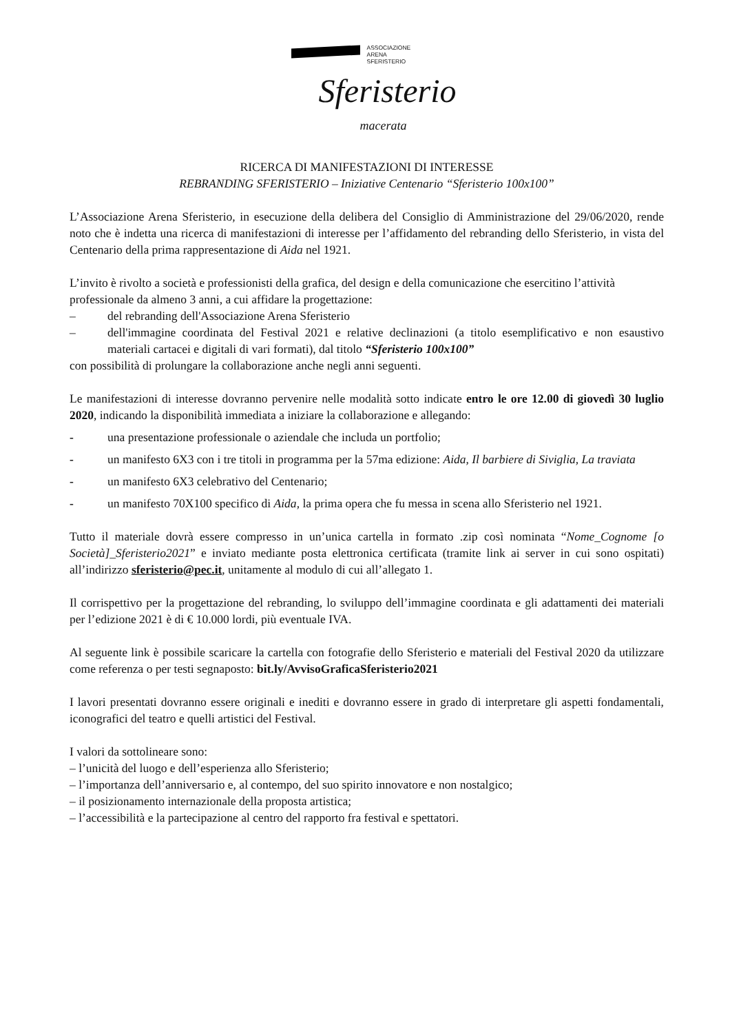ASSOCIAZIONE
ARENA
SFERISTERIO
Sferisterio
macerata
RICERCA DI MANIFESTAZIONI DI INTERESSE
REBRANDING SFERISTERIO – Iniziative Centenario “Sferisterio 100x100”
L’Associazione Arena Sferisterio, in esecuzione della delibera del Consiglio di Amministrazione del 29/06/2020, rende noto che è indetta una ricerca di manifestazioni di interesse per l’affidamento del rebranding dello Sferisterio, in vista del Centenario della prima rappresentazione di Aida nel 1921.
L’invito è rivolto a società e professionisti della grafica, del design e della comunicazione che esercitino l’attività professionale da almeno 3 anni, a cui affidare la progettazione:
– del rebranding dell'Associazione Arena Sferisterio
– dell'immagine coordinata del Festival 2021 e relative declinazioni (a titolo esemplificativo e non esaustivo materiali cartacei e digitali di vari formati), dal titolo “Sferisterio 100x100”
con possibilità di prolungare la collaborazione anche negli anni seguenti.
Le manifestazioni di interesse dovranno pervenire nelle modalità sotto indicate entro le ore 12.00 di giovedì 30 luglio 2020, indicando la disponibilità immediata a iniziare la collaborazione e allegando:
- una presentazione professionale o aziendale che includa un portfolio;
- un manifesto 6X3 con i tre titoli in programma per la 57ma edizione: Aida, Il barbiere di Siviglia, La traviata
- un manifesto 6X3 celebrativo del Centenario;
- un manifesto 70X100 specifico di Aida, la prima opera che fu messa in scena allo Sferisterio nel 1921.
Tutto il materiale dovrà essere compresso in un’unica cartella in formato .zip così nominata “Nome_Cognome [o Società]_Sferisterio2021” e inviato mediante posta elettronica certificata (tramite link ai server in cui sono ospitati) all’indirizzo sferisterio@pec.it, unitamente al modulo di cui all’allegato 1.
Il corrispettivo per la progettazione del rebranding, lo sviluppo dell’immagine coordinata e gli adattamenti dei materiali per l’edizione 2021 è di € 10.000 lordi, più eventuale IVA.
Al seguente link è possibile scaricare la cartella con fotografie dello Sferisterio e materiali del Festival 2020 da utilizzare come referenza o per testi segnaposto: bit.ly/AvvisoGraficaSferisterio2021
I lavori presentati dovranno essere originali e inediti e dovranno essere in grado di interpretare gli aspetti fondamentali, iconografici del teatro e quelli artistici del Festival.
I valori da sottolineare sono:
– l’unicità del luogo e dell’esperienza allo Sferisterio;
– l’importanza dell’anniversario e, al contempo, del suo spirito innovatore e non nostalgico;
– il posizionamento internazionale della proposta artistica;
– l’accessibilità e la partecipazione al centro del rapporto fra festival e spettatori.